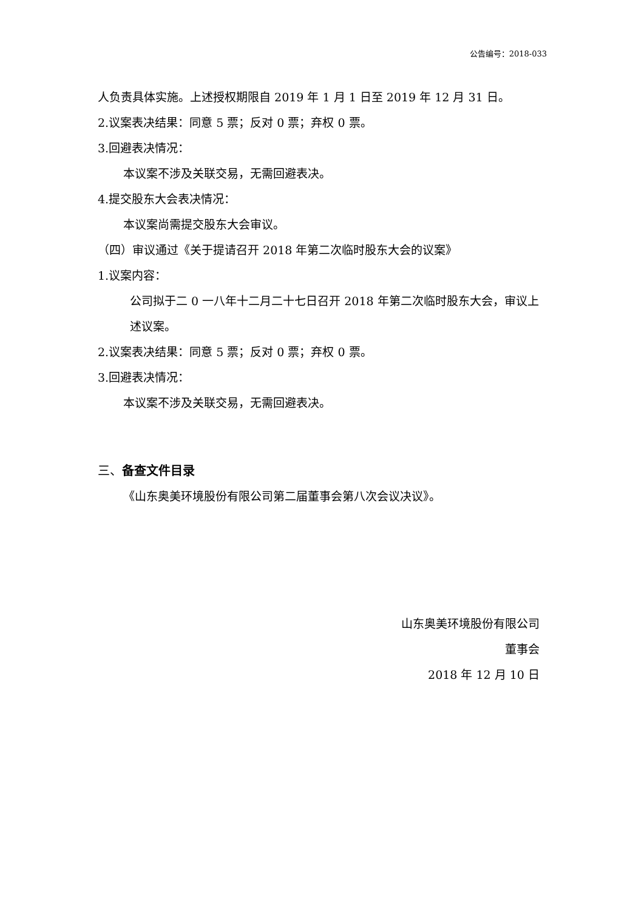公告编号：2018-033
人负责具体实施。上述授权期限自 2019 年 1 月 1 日至 2019 年 12 月 31 日。
2.议案表决结果：同意 5 票；反对 0 票；弃权 0 票。
3.回避表决情况：
本议案不涉及关联交易，无需回避表决。
4.提交股东大会表决情况：
本议案尚需提交股东大会审议。
（四）审议通过《关于提请召开 2018 年第二次临时股东大会的议案》
1.议案内容：
公司拟于二 0 一八年十二月二十七日召开 2018 年第二次临时股东大会，审议上述议案。
2.议案表决结果：同意 5 票；反对 0 票；弃权 0 票。
3.回避表决情况：
本议案不涉及关联交易，无需回避表决。
三、备查文件目录
《山东奥美环境股份有限公司第二届董事会第八次会议决议》。
山东奥美环境股份有限公司
董事会
2018 年 12 月 10 日